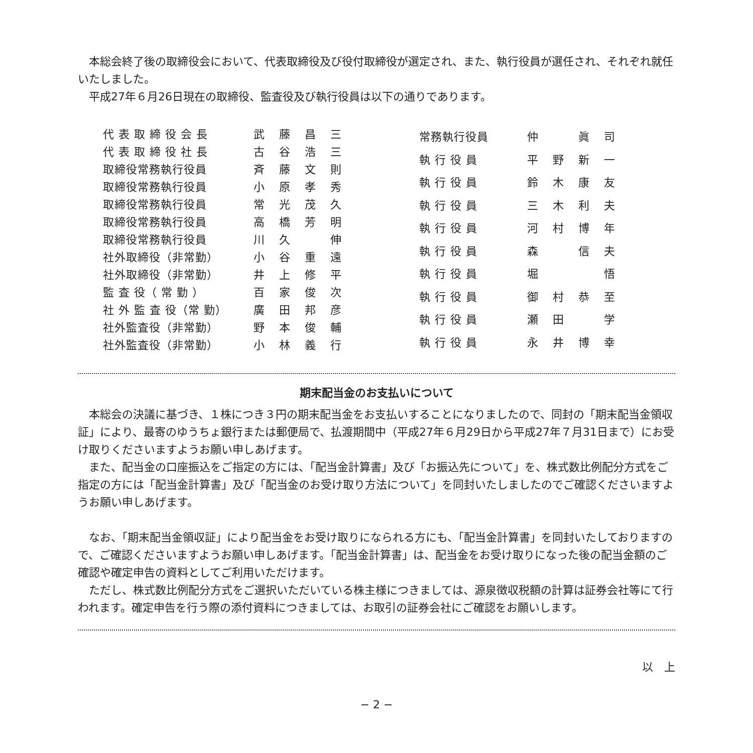本総会終了後の取締役会において、代表取締役及び役付取締役が選定され、また、執行役員が選任され、それぞれ就任いたしました。
平成27年６月26日現在の取締役、監査役及び執行役員は以下の通りであります。
| 代 表 取 締 役 会 長 | 武藤昌三 |
| 代 表 取 締 役 社 長 | 古谷浩三 |
| 取締役常務執行役員 | 斉藤文則 |
| 取締役常務執行役員 | 小原孝秀 |
| 取締役常務執行役員 | 常光茂久 |
| 取締役常務執行役員 | 高橋芳明 |
| 取締役常務執行役員 | 川久 伸 |
| 社外取締役（非常勤） | 小谷重遠 |
| 社外取締役（非常勤） | 井上修平 |
| 監 査 役（ 常 勤 ） | 百家俊次 |
| 社 外 監 査 役（常 勤） | 廣田邦彦 |
| 社外監査役（非常勤） | 野本俊輔 |
| 社外監査役（非常勤） | 小林義行 |
| 常務執行役員 | 仲 眞司 |
| 執 行 役 員 | 平野新一 |
| 執 行 役 員 | 鈴木康友 |
| 執 行 役 員 | 三木利夫 |
| 執 行 役 員 | 河村博年 |
| 執 行 役 員 | 森 信夫 |
| 執 行 役 員 | 堀 悟 |
| 執 行 役 員 | 御村恭至 |
| 執 行 役 員 | 瀬田 学 |
| 執 行 役 員 | 永井博幸 |
期末配当金のお支払いについて
本総会の決議に基づき、１株につき３円の期末配当金をお支払いすることになりましたので、同封の「期末配当金領収証」により、最寄のゆうちょ銀行または郵便局で、払渡期間中（平成27年６月29日から平成27年７月31日まで）にお受け取りくださいますようお願い申しあげます。
また、配当金の口座振込をご指定の方には、「配当金計算書」及び「お振込先について」を、株式数比例配分方式をご指定の方には「配当金計算書」及び「配当金のお受け取り方法について」を同封いたしましたのでご確認くださいますようお願い申しあげます。
なお、「期末配当金領収証」により配当金をお受け取りになられる方にも、「配当金計算書」を同封いたしておりますので、ご確認くださいますようお願い申しあげます。「配当金計算書」は、配当金をお受け取りになった後の配当金額のご確認や確定申告の資料としてご利用いただけます。
ただし、株式数比例配分方式をご選択いただいている株主様につきましては、源泉徴収税額の計算は証券会社等にて行われます。確定申告を行う際の添付資料につきましては、お取引の証券会社にご確認をお願いします。
以　上
− 2 −